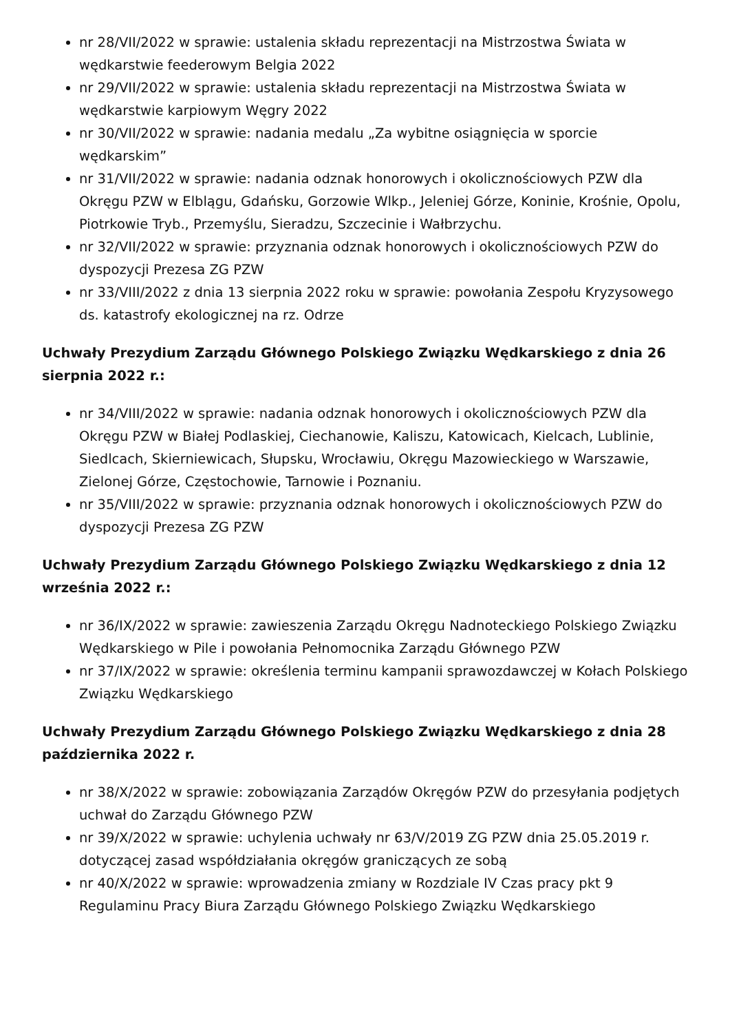nr 28/VII/2022 w sprawie: ustalenia składu reprezentacji na Mistrzostwa Świata w wędkarstwie feederowym Belgia 2022
nr 29/VII/2022 w sprawie: ustalenia składu reprezentacji na Mistrzostwa Świata w wędkarstwie karpiowym Węgry 2022
nr 30/VII/2022 w sprawie: nadania medalu „Za wybitne osiągnięcia w sporcie wędkarskim”
nr 31/VII/2022 w sprawie: nadania odznak honorowych i okolicznościowych PZW dla Okręgu PZW w Elblągu, Gdańsku, Gorzowie Wlkp., Jeleniej Górze, Koninie, Krośnie, Opolu, Piotrkowie Tryb., Przemyślu, Sieradzu, Szczecinie i Wałbrzychu.
nr 32/VII/2022 w sprawie: przyznania odznak honorowych i okolicznościowych PZW do dyspozycji Prezesa ZG PZW
nr 33/VIII/2022 z dnia 13 sierpnia 2022 roku w sprawie: powołania Zespołu Kryzysowego ds. katastrofy ekologicznej na rz. Odrze
Uchwały Prezydium Zarządu Głównego Polskiego Związku Wędkarskiego z dnia 26 sierpnia 2022 r.:
nr 34/VIII/2022 w sprawie: nadania odznak honorowych i okolicznościowych PZW dla Okręgu PZW w Białej Podlaskiej, Ciechanowie, Kaliszu, Katowicach, Kielcach, Lublinie, Siedlcach, Skierniewicach, Słupsku, Wrocławiu, Okręgu Mazowieckiego w Warszawie, Zielonej Górze, Częstochowie, Tarnowie i Poznaniu.
nr 35/VIII/2022 w sprawie: przyznania odznak honorowych i okolicznościowych PZW do dyspozycji Prezesa ZG PZW
Uchwały Prezydium Zarządu Głównego Polskiego Związku Wędkarskiego z dnia 12 września 2022 r.:
nr 36/IX/2022 w sprawie: zawieszenia Zarządu Okręgu Nadnoteckiego Polskiego Związku Wędkarskiego w Pile i powołania Pełnomocnika Zarządu Głównego PZW
nr 37/IX/2022 w sprawie: określenia terminu kampanii sprawozdawczej w Kołach Polskiego Związku Wędkarskiego
Uchwały Prezydium Zarządu Głównego Polskiego Związku Wędkarskiego z dnia 28 października 2022 r.
nr 38/X/2022 w sprawie: zobowiązania Zarządów Okręgów PZW do przesyłania podjętych uchwał do Zarządu Głównego PZW
nr 39/X/2022 w sprawie: uchylenia uchwały nr 63/V/2019 ZG PZW dnia 25.05.2019 r. dotyczącej zasad współdziałania okręgów graniczących ze sobą
nr 40/X/2022 w sprawie: wprowadzenia zmiany w Rozdziale IV Czas pracy pkt 9 Regulaminu Pracy Biura Zarządu Głównego Polskiego Związku Wędkarskiego